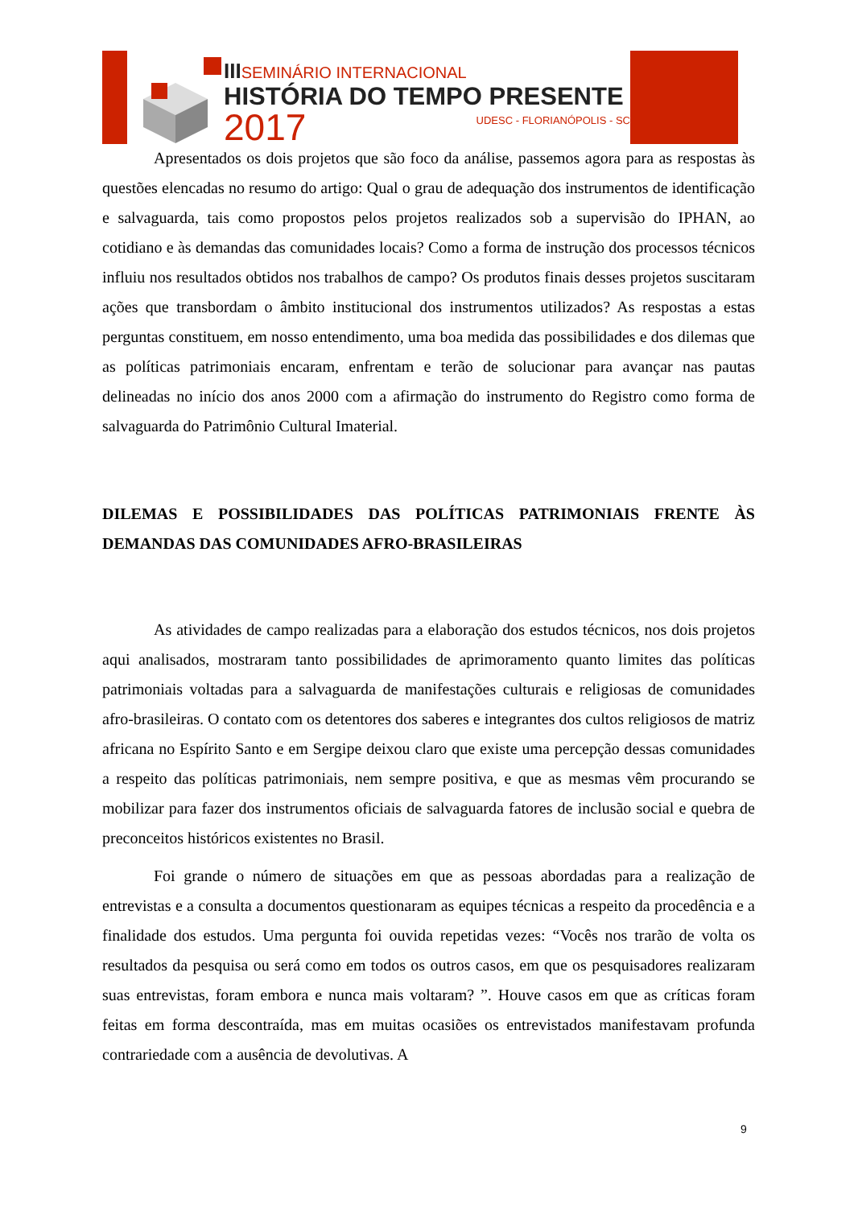IIISEMINÁRIO INTERNACIONAL
HISTÓRIA DO TEMPO PRESENTE
2017 UDESC - FLORIANÓPOLIS - SC
Apresentados os dois projetos que são foco da análise, passemos agora para as respostas às questões elencadas no resumo do artigo: Qual o grau de adequação dos instrumentos de identificação e salvaguarda, tais como propostos pelos projetos realizados sob a supervisão do IPHAN, ao cotidiano e às demandas das comunidades locais? Como a forma de instrução dos processos técnicos influiu nos resultados obtidos nos trabalhos de campo? Os produtos finais desses projetos suscitaram ações que transbordam o âmbito institucional dos instrumentos utilizados? As respostas a estas perguntas constituem, em nosso entendimento, uma boa medida das possibilidades e dos dilemas que as políticas patrimoniais encaram, enfrentam e terão de solucionar para avançar nas pautas delineadas no início dos anos 2000 com a afirmação do instrumento do Registro como forma de salvaguarda do Patrimônio Cultural Imaterial.
DILEMAS E POSSIBILIDADES DAS POLÍTICAS PATRIMONIAIS FRENTE ÀS DEMANDAS DAS COMUNIDADES AFRO-BRASILEIRAS
As atividades de campo realizadas para a elaboração dos estudos técnicos, nos dois projetos aqui analisados, mostraram tanto possibilidades de aprimoramento quanto limites das políticas patrimoniais voltadas para a salvaguarda de manifestações culturais e religiosas de comunidades afro-brasileiras. O contato com os detentores dos saberes e integrantes dos cultos religiosos de matriz africana no Espírito Santo e em Sergipe deixou claro que existe uma percepção dessas comunidades a respeito das políticas patrimoniais, nem sempre positiva, e que as mesmas vêm procurando se mobilizar para fazer dos instrumentos oficiais de salvaguarda fatores de inclusão social e quebra de preconceitos históricos existentes no Brasil.
Foi grande o número de situações em que as pessoas abordadas para a realização de entrevistas e a consulta a documentos questionaram as equipes técnicas a respeito da procedência e a finalidade dos estudos. Uma pergunta foi ouvida repetidas vezes: “Vocês nos trarão de volta os resultados da pesquisa ou será como em todos os outros casos, em que os pesquisadores realizaram suas entrevistas, foram embora e nunca mais voltaram? ”. Houve casos em que as críticas foram feitas em forma descontraída, mas em muitas ocasiões os entrevistados manifestavam profunda contrariedade com a ausência de devolutivas. A
9